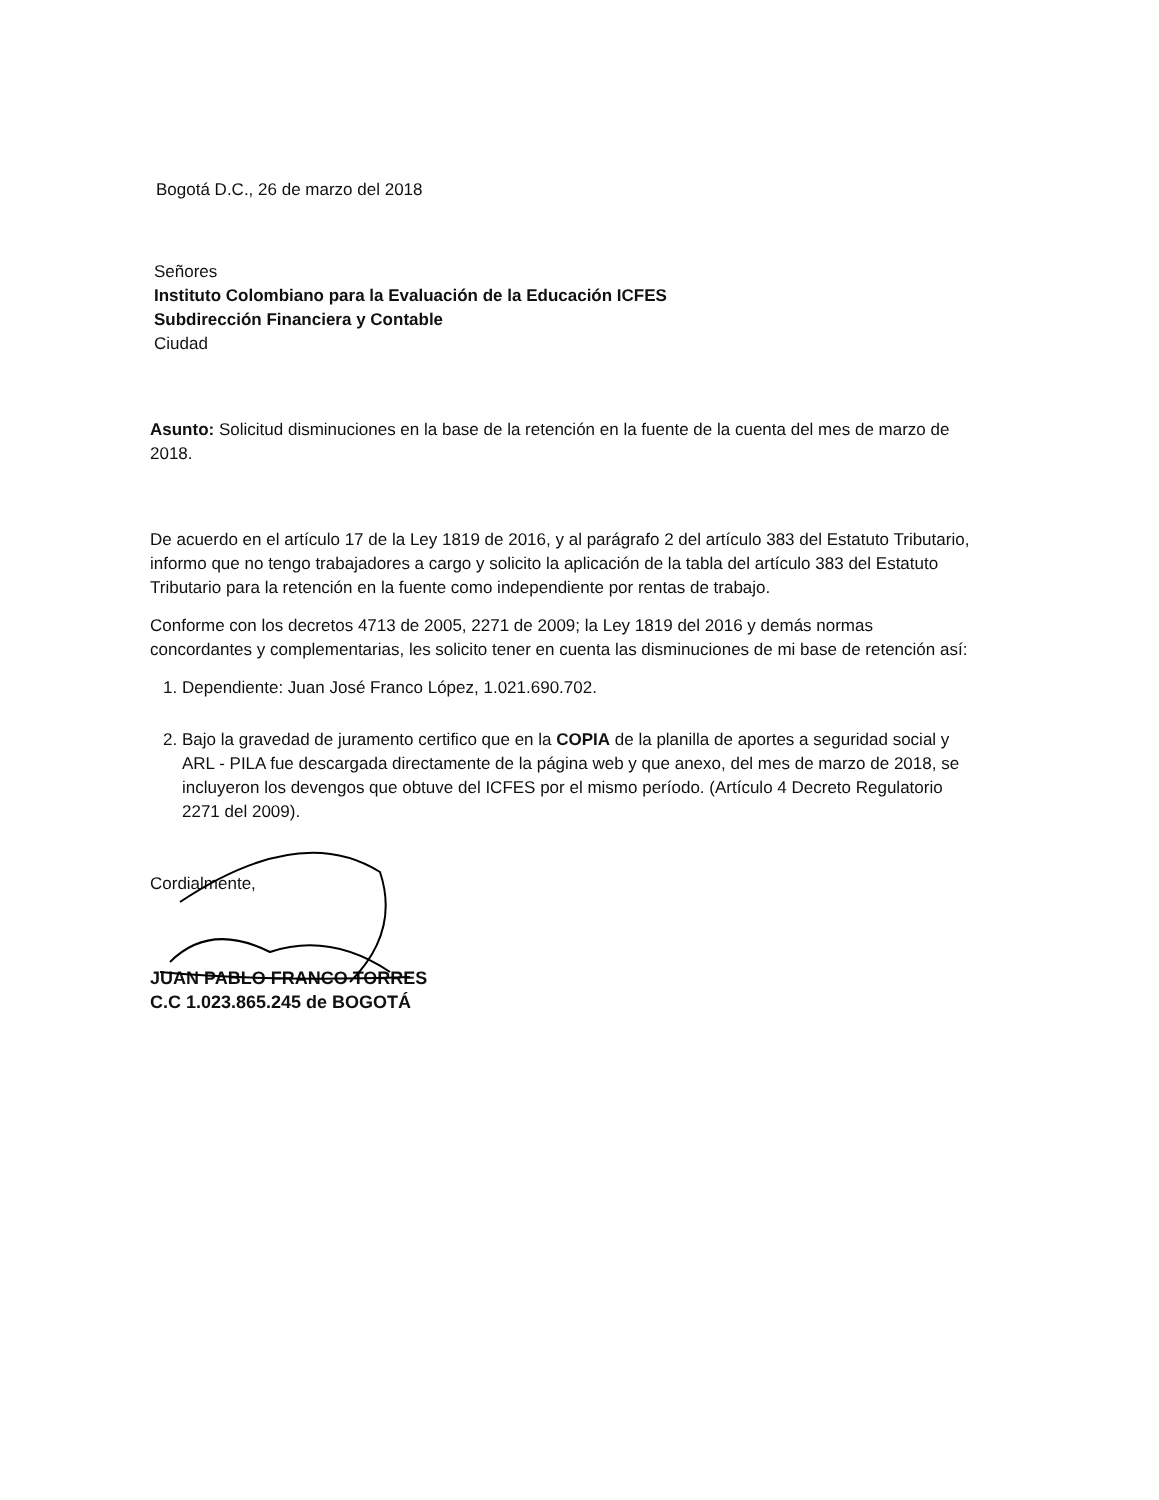Bogotá D.C., 26 de marzo del 2018
Señores
Instituto Colombiano para la Evaluación de la Educación ICFES
Subdirección Financiera y Contable
Ciudad
Asunto: Solicitud disminuciones en la base de la retención en la fuente de la cuenta del mes de marzo de 2018.
De acuerdo en el artículo 17 de la Ley 1819 de 2016, y al parágrafo 2 del artículo 383 del Estatuto Tributario, informo que no tengo trabajadores a cargo y solicito la aplicación de la tabla del artículo 383 del Estatuto Tributario para la retención en la fuente como independiente por rentas de trabajo.
Conforme con los decretos 4713 de 2005, 2271 de 2009; la Ley 1819 del 2016 y demás normas concordantes y complementarias, les solicito tener en cuenta las disminuciones de mi base de retención así:
1. Dependiente: Juan José Franco López, 1.021.690.702.
2. Bajo la gravedad de juramento certifico que en la COPIA de la planilla de aportes a seguridad social y ARL - PILA fue descargada directamente de la página web y que anexo, del mes de marzo de 2018, se incluyeron los devengos que obtuve del ICFES por el mismo período. (Artículo 4 Decreto Regulatorio 2271 del 2009).
Cordialmente,
JUAN PABLO FRANCO TORRES
C.C 1.023.865.245 de BOGOTÁ